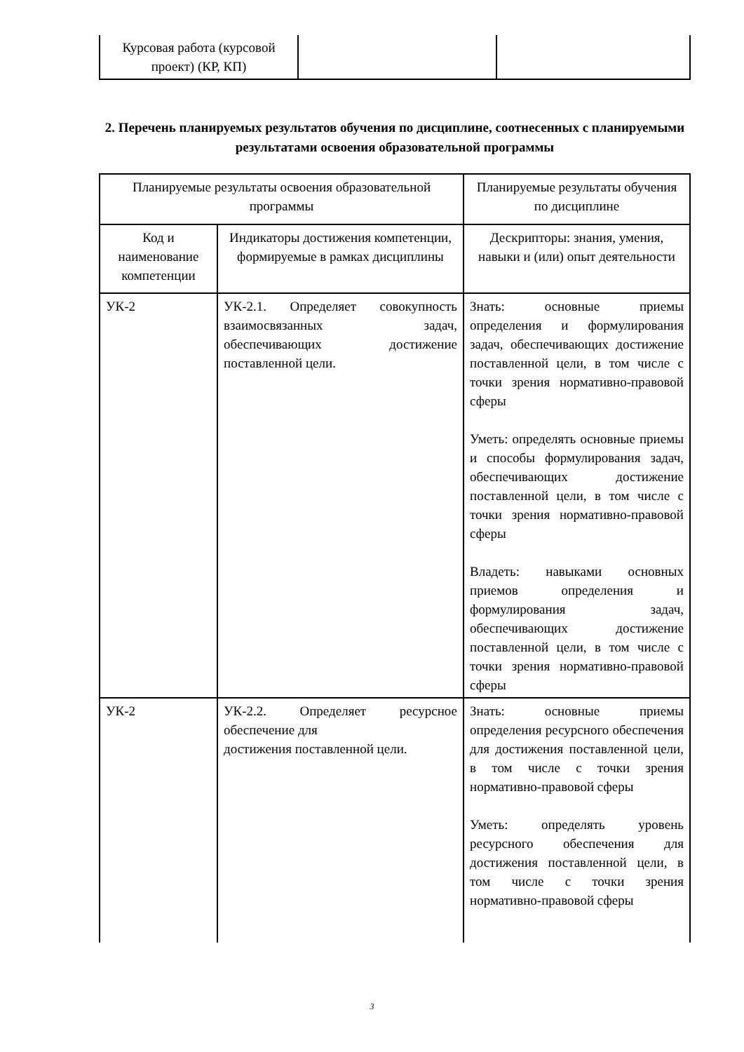| Курсовая работа (курсовой проект) (КР, КП) | | |
2. Перечень планируемых результатов обучения по дисциплине, соотнесенных с планируемыми результатами освоения образовательной программы
| Планируемые результаты освоения образовательной программы | | Планируемые результаты обучения по дисциплине |
| Код и наименование компетенции | Индикаторы достижения компетенции, формируемые в рамках дисциплины | Дескрипторы: знания, умения, навыки и (или) опыт деятельности |
| УК-2 | УК-2.1. Определяет совокупность взаимосвязанных задач, обеспечивающих достижение поставленной цели. | Знать: основные приемы определения и формулирования задач, обеспечивающих достижение поставленной цели, в том числе с точки зрения нормативно-правовой сферы Уметь: определять основные приемы и способы формулирования задач, обеспечивающих достижение поставленной цели, в том числе с точки зрения нормативно-правовой сферы Владеть: навыками основных приемов определения и формулирования задач, обеспечивающих достижение поставленной цели, в том числе с точки зрения нормативно-правовой сферы |
| УК-2 | УК-2.2. Определяет ресурсное обеспечение для достижения поставленной цели. | Знать: основные приемы определения ресурсного обеспечения для достижения поставленной цели, в том числе с точки зрения нормативно-правовой сферы Уметь: определять уровень ресурсного обеспечения для достижения поставленной цели, в том числе с точки зрения нормативно-правовой сферы |
3